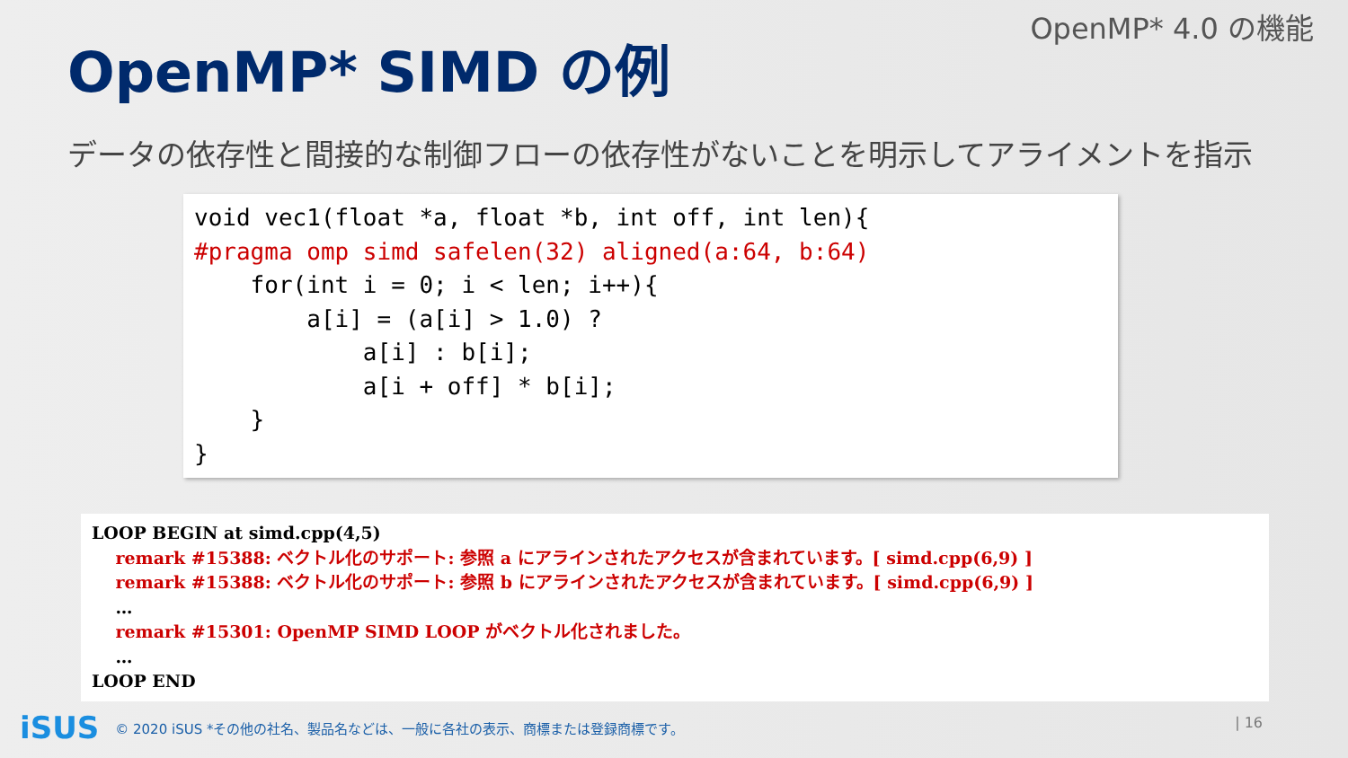OpenMP* 4.0 の機能
OpenMP* SIMD の例
データの依存性と間接的な制御フローの依存性がないことを明示してアライメントを指示
void vec1(float *a, float *b, int off, int len){ #pragma omp simd safelen(32) aligned(a:64, b:64) for(int i = 0; i < len; i++){ a[i] = (a[i] > 1.0) ? a[i] : b[i]; a[i + off] * b[i]; } }
LOOP BEGIN at simd.cpp(4,5) remark #15388: ベクトル化のサポート: 参照 a にアラインされたアクセスが含まれています。[ simd.cpp(6,9) ] remark #15388: ベクトル化のサポート: 参照 b にアラインされたアクセスが含まれています。[ simd.cpp(6,9) ] … remark #15301: OpenMP SIMD LOOP がベクトル化されました。 … LOOP END
iSUS © 2020 iSUS *その他の社名、製品名などは、一般に各社の表示、商標または登録商標です。
| 16